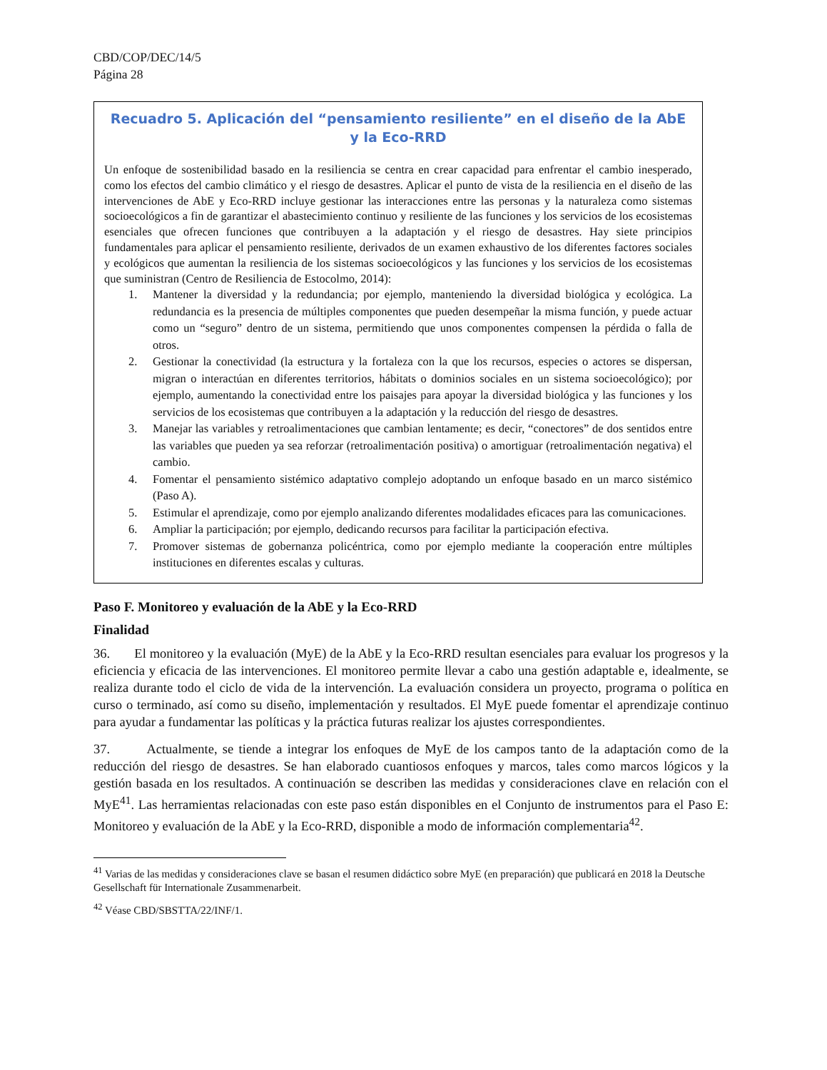CBD/COP/DEC/14/5
Página 28
Recuadro 5. Aplicación del “pensamiento resiliente” en el diseño de la AbE y la Eco-RRD
Un enfoque de sostenibilidad basado en la resiliencia se centra en crear capacidad para enfrentar el cambio inesperado, como los efectos del cambio climático y el riesgo de desastres. Aplicar el punto de vista de la resiliencia en el diseño de las intervenciones de AbE y Eco-RRD incluye gestionar las interacciones entre las personas y la naturaleza como sistemas socioecológicos a fin de garantizar el abastecimiento continuo y resiliente de las funciones y los servicios de los ecosistemas esenciales que ofrecen funciones que contribuyen a la adaptación y el riesgo de desastres. Hay siete principios fundamentales para aplicar el pensamiento resiliente, derivados de un examen exhaustivo de los diferentes factores sociales y ecológicos que aumentan la resiliencia de los sistemas socioecológicos y las funciones y los servicios de los ecosistemas que suministran (Centro de Resiliencia de Estocolmo, 2014):
1. Mantener la diversidad y la redundancia; por ejemplo, manteniendo la diversidad biológica y ecológica. La redundancia es la presencia de múltiples componentes que pueden desempeñar la misma función, y puede actuar como un “seguro” dentro de un sistema, permitiendo que unos componentes compensen la pérdida o falla de otros.
2. Gestionar la conectividad (la estructura y la fortaleza con la que los recursos, especies o actores se dispersan, migran o interactúan en diferentes territorios, hábitats o dominios sociales en un sistema socioecológico); por ejemplo, aumentando la conectividad entre los paisajes para apoyar la diversidad biológica y las funciones y los servicios de los ecosistemas que contribuyen a la adaptación y la reducción del riesgo de desastres.
3. Manejar las variables y retroalimentaciones que cambian lentamente; es decir, “conectores” de dos sentidos entre las variables que pueden ya sea reforzar (retroalimentación positiva) o amortiguar (retroalimentación negativa) el cambio.
4. Fomentar el pensamiento sistémico adaptativo complejo adoptando un enfoque basado en un marco sistémico (Paso A).
5. Estimular el aprendizaje, como por ejemplo analizando diferentes modalidades eficaces para las comunicaciones.
6. Ampliar la participación; por ejemplo, dedicando recursos para facilitar la participación efectiva.
7. Promover sistemas de gobernanza policéntrica, como por ejemplo mediante la cooperación entre múltiples instituciones en diferentes escalas y culturas.
Paso F. Monitoreo y evaluación de la AbE y la Eco-RRD
Finalidad
36. El monitoreo y la evaluación (MyE) de la AbE y la Eco-RRD resultan esenciales para evaluar los progresos y la eficiencia y eficacia de las intervenciones. El monitoreo permite llevar a cabo una gestión adaptable e, idealmente, se realiza durante todo el ciclo de vida de la intervención. La evaluación considera un proyecto, programa o política en curso o terminado, así como su diseño, implementación y resultados. El MyE puede fomentar el aprendizaje continuo para ayudar a fundamentar las políticas y la práctica futuras realizar los ajustes correspondientes.
37. Actualmente, se tiende a integrar los enfoques de MyE de los campos tanto de la adaptación como de la reducción del riesgo de desastres. Se han elaborado cuantiosos enfoques y marcos, tales como marcos lógicos y la gestión basada en los resultados. A continuación se describen las medidas y consideraciones clave en relación con el MyE<sup>41</sup>. Las herramientas relacionadas con este paso están disponibles en el Conjunto de instrumentos para el Paso E: Monitoreo y evaluación de la AbE y la Eco-RRD, disponible a modo de información complementaria<sup>42</sup>.
<sup>41</sup> Varias de las medidas y consideraciones clave se basan el resumen didáctico sobre MyE (en preparación) que publicará en 2018 la Deutsche Gesellschaft für Internationale Zusammenarbeit.
<sup>42</sup> Véase CBD/SBSTTA/22/INF/1.